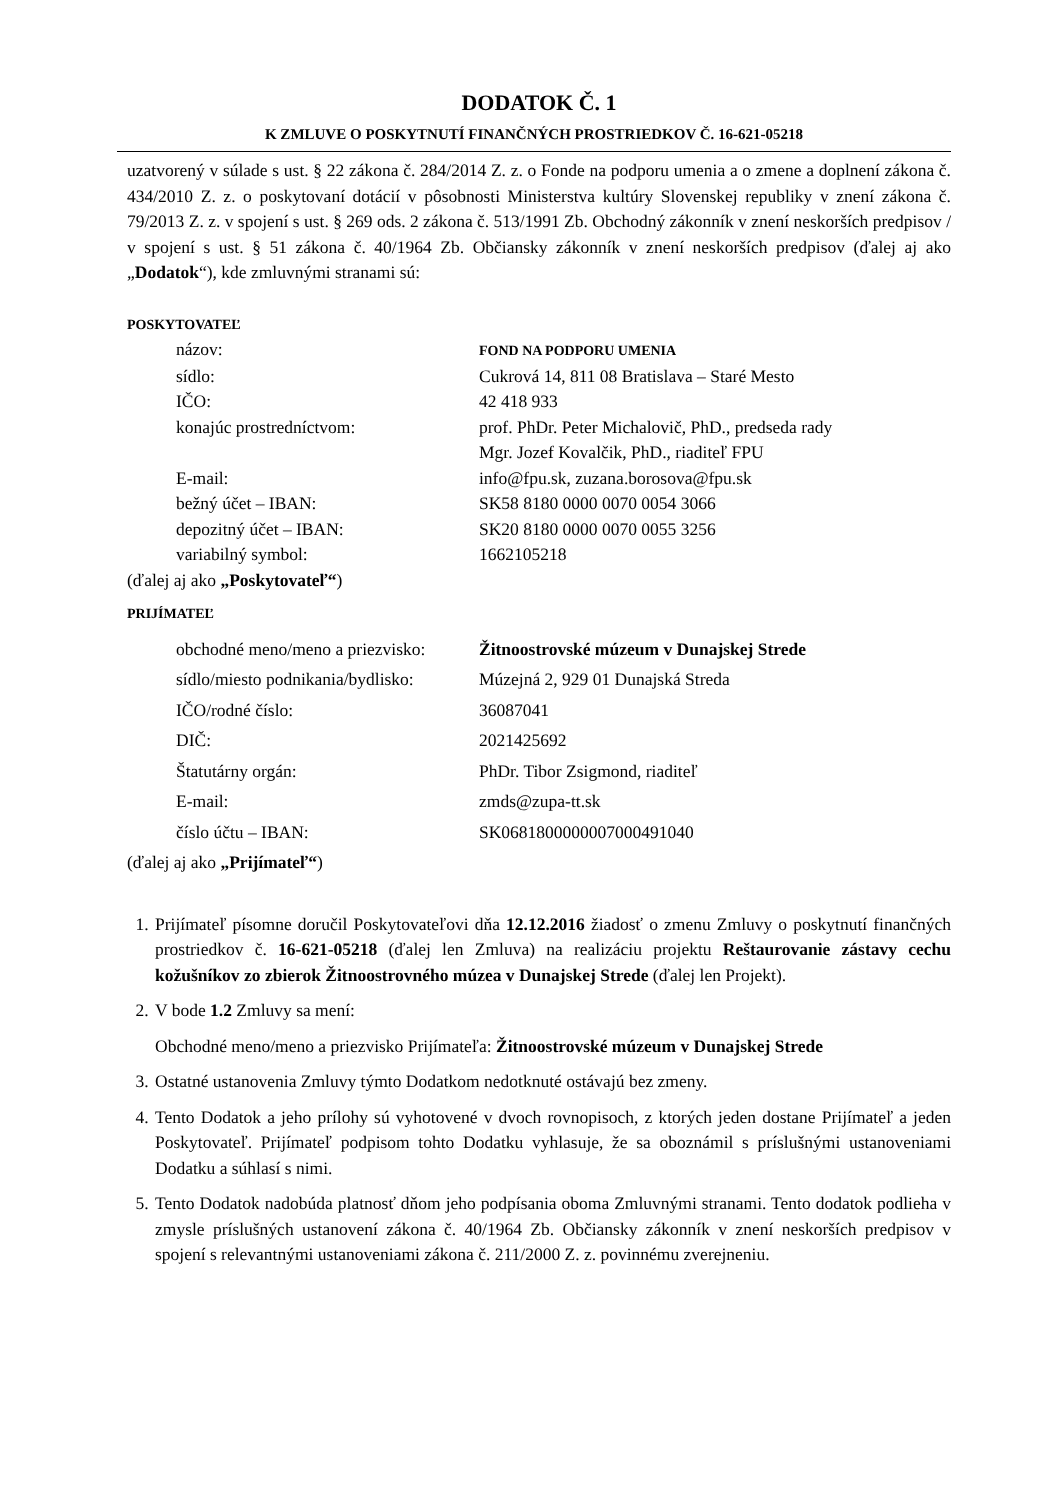DODATOK Č. 1
K ZMLUVE O POSKYTNUTÍ FINANČNÝCH PROSTRIEDKOV Č. 16-621-05218
uzatvorený v súlade s ust. § 22 zákona č. 284/2014 Z. z. o Fonde na podporu umenia a o zmene a doplnení zákona č. 434/2010 Z. z. o poskytovaní dotácií v pôsobnosti Ministerstva kultúry Slovenskej republiky v znení zákona č. 79/2013 Z. z. v spojení s ust. § 269 ods. 2 zákona č. 513/1991 Zb. Obchodný zákonník v znení neskorších predpisov / v spojení s ust. § 51 zákona č. 40/1964 Zb. Občiansky zákonník v znení neskorších predpisov (ďalej aj ako „Dodatok“), kde zmluvnými stranami sú:
POSKYTOVATEĽ
názov: FOND NA PODPORU UMENIA
sídlo: Cukrová 14, 811 08 Bratislava – Staré Mesto
IČO: 42 418 933
konajúc prostredníctvom: prof. PhDr. Peter Michalovič, PhD., predseda rady
Mgr. Jozef Kovalčik, PhD., riaditeľ FPU
E-mail: info@fpu.sk, zuzana.borosova@fpu.sk
bežný účet – IBAN: SK58 8180 0000 0070 0054 3066
depozitný účet – IBAN: SK20 8180 0000 0070 0055 3256
variabilný symbol: 1662105218
(ďalej aj ako „Poskytovateľ“)
PRIJÍMATEĽ
obchodné meno/meno a priezvisko: Žitnoostrovské múzeum v Dunajskej Strede
sídlo/miesto podnikania/bydlisko: Múzejná 2, 929 01 Dunajská Streda
IČO/rodné číslo: 36087041
DIČ: 2021425692
Štatutárny orgán: PhDr. Tibor Zsigmond, riaditeľ
E-mail: zmds@zupa-tt.sk
číslo účtu – IBAN: SK0681800000007000491040
(ďalej aj ako „Prijímateľ“)
1. Prijímateľ písomne doručil Poskytovateľovi dňa 12.12.2016 žiadosť o zmenu Zmluvy o poskytnutí finančných prostriedkov č. 16-621-05218 (ďalej len Zmluva) na realizáciu projektu Reštaurovanie zástavy cechu kožušníkov zo zbierok Žitnoostrovného múzea v Dunajskej Strede (ďalej len Projekt).
2. V bode 1.2 Zmluvy sa mení:
Obchodné meno/meno a priezvisko Prijímateľa: Žitnoostrovské múzeum v Dunajskej Strede
3. Ostatné ustanovenia Zmluvy týmto Dodatkom nedotknuté ostávajú bez zmeny.
4. Tento Dodatok a jeho prílohy sú vyhotovené v dvoch rovnopisoch, z ktorých jeden dostane Prijímateľ a jeden Poskytovateľ. Prijímateľ podpisom tohto Dodatku vyhlasuje, že sa oboznámil s príslušnými ustanoveniami Dodatku a súhlasí s nimi.
5. Tento Dodatok nadobúda platnosť dňom jeho podpísania oboma Zmluvnými stranami. Tento dodatok podlieha v zmysle príslušných ustanovení zákona č. 40/1964 Zb. Občiansky zákonník v znení neskorších predpisov v spojení s relevantnými ustanoveniami zákona č. 211/2000 Z. z. povinnému zverejneniu.